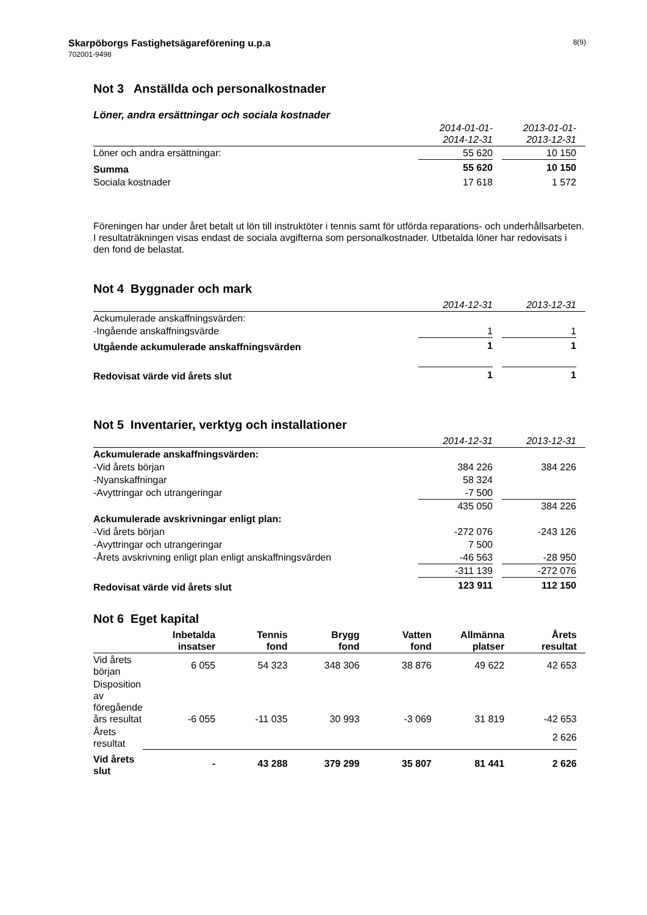Skarpöborgs Fastighetsägareförening u.p.a 8(9)
702001-9498
Not 3 Anställda och personalkostnader
Löner, andra ersättningar och sociala kostnader
| | 2014-01-01- 2014-12-31 | | 2013-01-01- 2013-12-31 | |
| --- | --- | --- | --- | --- |
| Löner och andra ersättningar: | 55 620 | | 10 150 | |
| Summa | 55 620 | | 10 150 | |
| Sociala kostnader | 17 618 | | 1 572 | |
Föreningen har under året betalt ut lön till instruktöter i tennis samt för utförda reparations- och underhållsarbeten.
I resultaträkningen visas endast de sociala avgifterna som personalkostnader. Utbetalda löner har redovisats i den fond de belastat.
Not 4 Byggnader och mark
| | 2014-12-31 | | 2013-12-31 | |
| --- | --- | --- | --- | --- |
| Ackumulerade anskaffningsvärden: | | | | |
| -Ingående anskaffningsvärde | 1 | | 1 | |
| Utgående ackumulerade anskaffningsvärden | 1 | | 1 | |
| Redovisat värde vid årets slut | 1 | | 1 | |
Not 5 Inventarier, verktyg och installationer
| | 2014-12-31 | | 2013-12-31 | |
| --- | --- | --- | --- | --- |
| Ackumulerade anskaffningsvärden: | | | | |
| -Vid årets början | 384 226 | | 384 226 | |
| -Nyanskaffningar | 58 324 | | | |
| -Avyttringar och utrangeringar | -7 500 | | | |
| | 435 050 | | 384 226 | |
| Ackumulerade avskrivningar enligt plan: | | | | |
| -Vid årets början | -272 076 | | -243 126 | |
| -Avyttringar och utrangeringar | 7 500 | | | |
| -Årets avskrivning enligt plan enligt anskaffningsvärden | -46 563 | | -28 950 | |
| | -311 139 | | -272 076 | |
| Redovisat värde vid årets slut | 123 911 | | 112 150 | |
Not 6 Eget kapital
| | Inbetalda insatser | Tennis fond | Brygg fond | Vatten fond | Allmänna platser | Årets resultat | |
| --- | --- | --- | --- | --- | --- | --- | --- |
| Vid årets början | 6 055 | 54 323 | 348 306 | 38 876 | 49 622 | 42 653 | |
| Disposition av föregående års resultat | -6 055 | -11 035 | 30 993 | -3 069 | 31 819 | -42 653 | |
| Årets resultat | | | | | | 2 626 | |
| Vid årets slut | - | 43 288 | 379 299 | 35 807 | 81 441 | 2 626 | |